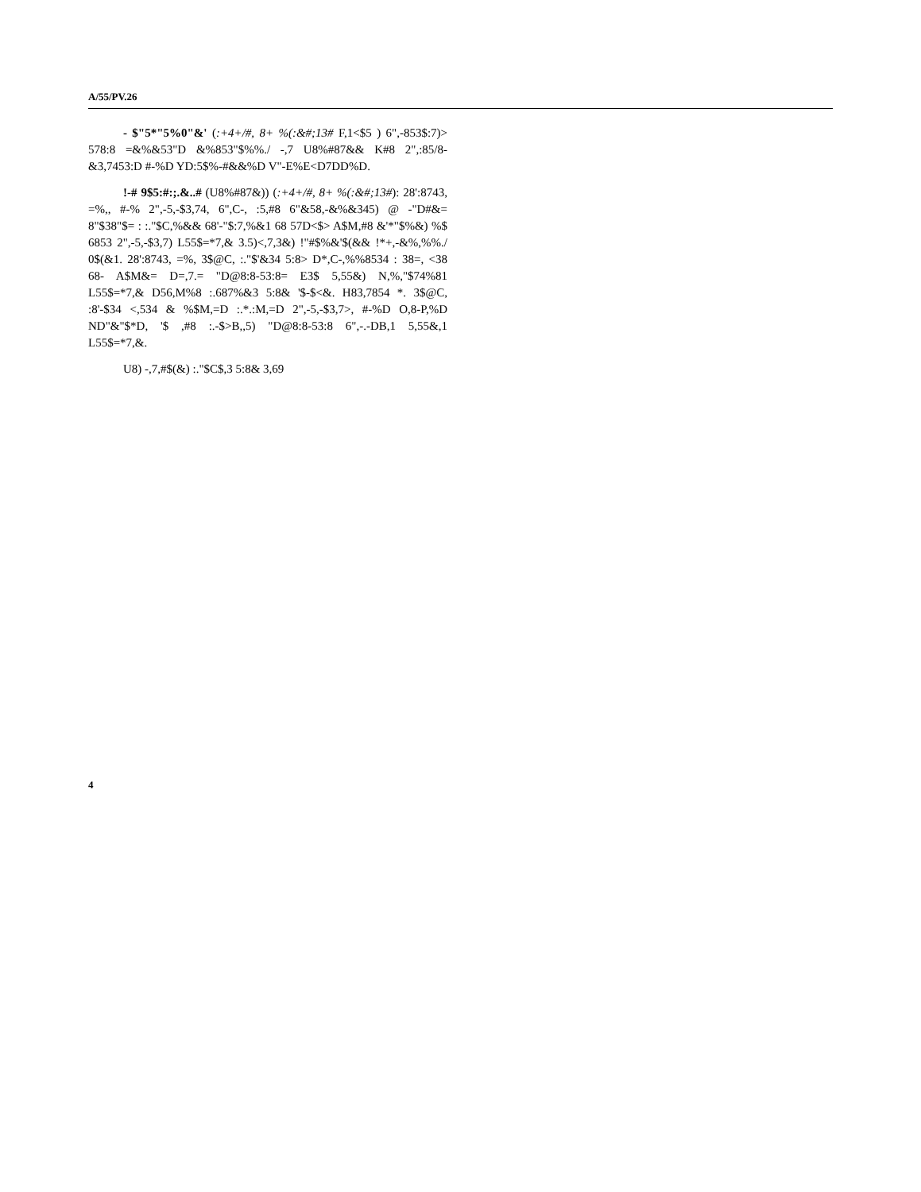A/55/PV.26
- $"5*"5%0"&' (:+4+/#, 8+ %(:&#;13# F,1<$5 ) 6",-853$:7)> 578:8 =&%&53"D &%853"$%%./ -,7 U8%#87&& K#8 2",:85/8-&3,7453:D #-%D YD:5$%-#&&%D V"-E%E<D7DD%D.
!-# 9$5:#:;.&..# (U8%#87&)) (:+4+/#, 8+ %(:&#;13#): 28':8743, =%,, #-% 2",-5,-$3,74, 6",C-, :5,#8 6"&58,-&%&345) @ -"D#&= 8"$38"$= : :."$C,%&& 68'-"$:7,%&1 68 57D<$> A$M,#8 &'*"$%&) %$ 6853 2",-5,-$3,7) L55$=*7,& 3.5)<,7,3&) !"#$%&'$(&& !*+,-&%,%%./ 0$(&1. 28':8743, =%, 3$@C, :."$'&34 5:8> D*,C-,%%8534 : 38=, <38 68- A$M&= D=,7.= "D@8:8-53:8= E3$ 5,55&) N,%,"$74%81 L55$=*7,& D56,M%8 :.687%&3 5:8& '$-$<&. H83,7854 *. 3$@C, :8'-$34 <,534 & %$M,=D :.*.:M,=D 2",-5,-$3,7>, #-%D O,8-P,%D ND"&"$*D, '$ ,#8 :.-$>B,,5) "D@8:8-53:8 6",-.-DB,1 5,55&,1 L55$=*7,&.
U8) -,7,#$(&) :."$C$,3 5:8& 3,69
4